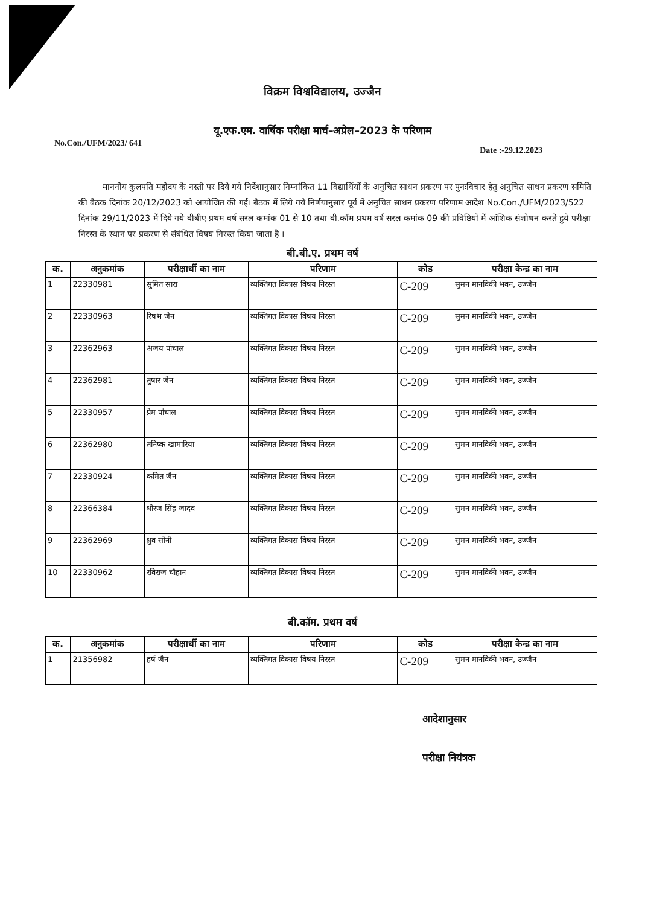विक्रम विश्वविद्यालय, उज्जैन
यू.एफ.एम. वार्षिक परीक्षा मार्च–अप्रेल–2023 के परिणाम
No.Con./UFM/2023/ 641 Date :-29.12.2023
माननीय कुलपति महोदय के नस्ती पर दिये गये निर्देशानुसार निम्नांकित 11 विद्यार्थियों के अनुचित साधन प्रकरण पर पुनःविचार हेतु अनुचित साधन प्रकरण समिति की बैठक दिनांक 20/12/2023 को आयोजित की गई। बैठक में लिये गये निर्णयानुसार पूर्व में अनुचित साधन प्रकरण परिणाम आदेश No.Con./UFM/2023/522 दिनांक 29/11/2023 में दिये गये बीबीए प्रथम वर्ष सरल कमांक 01 से 10 तथा बी.कॉम प्रथम वर्ष सरल कमांक 09 की प्रविष्ठियों में आंशिक संशोधन करते हुये परीक्षा निरस्त के स्थान पर प्रकरण से संबंधित विषय निरस्त किया जाता है ।
बी.बी.ए. प्रथम वर्ष
| क. | अनुकमांक | परीक्षार्थी का नाम | परिणाम | कोड | परीक्षा केन्द्र का नाम |
| --- | --- | --- | --- | --- | --- |
| 1 | 22330981 | सुमित सारा | व्यक्तिगत विकास विषय निरस्त | C-209 | सुमन मानविकी भवन, उज्जैन |
| 2 | 22330963 | रिषभ जैन | व्यक्तिगत विकास विषय निरस्त | C-209 | सुमन मानविकी भवन, उज्जैन |
| 3 | 22362963 | अजय पांचाल | व्यक्तिगत विकास विषय निरस्त | C-209 | सुमन मानविकी भवन, उज्जैन |
| 4 | 22362981 | तुषार जैन | व्यक्तिगत विकास विषय निरस्त | C-209 | सुमन मानविकी भवन, उज्जैन |
| 5 | 22330957 | प्रेम पांचाल | व्यक्तिगत विकास विषय निरस्त | C-209 | सुमन मानविकी भवन, उज्जैन |
| 6 | 22362980 | तनिष्क खामारिया | व्यक्तिगत विकास विषय निरस्त | C-209 | सुमन मानविकी भवन, उज्जैन |
| 7 | 22330924 | कमित जैन | व्यक्तिगत विकास विषय निरस्त | C-209 | सुमन मानविकी भवन, उज्जैन |
| 8 | 22366384 | धीरज सिंह जादव | व्यक्तिगत विकास विषय निरस्त | C-209 | सुमन मानविकी भवन, उज्जैन |
| 9 | 22362969 | ध्रुव सोनी | व्यक्तिगत विकास विषय निरस्त | C-209 | सुमन मानविकी भवन, उज्जैन |
| 10 | 22330962 | रविराज चौहान | व्यक्तिगत विकास विषय निरस्त | C-209 | सुमन मानविकी भवन, उज्जैन |
बी.कॉम. प्रथम वर्ष
| क. | अनुकमांक | परीक्षार्थी का नाम | परिणाम | कोड | परीक्षा केन्द्र का नाम |
| --- | --- | --- | --- | --- | --- |
| 1 | 21356982 | हर्ष जैन | व्यक्तिगत विकास विषय निरस्त | C-209 | सुमन मानविकी भवन, उज्जैन |
आदेशानुसार
परीक्षा नियंत्रक